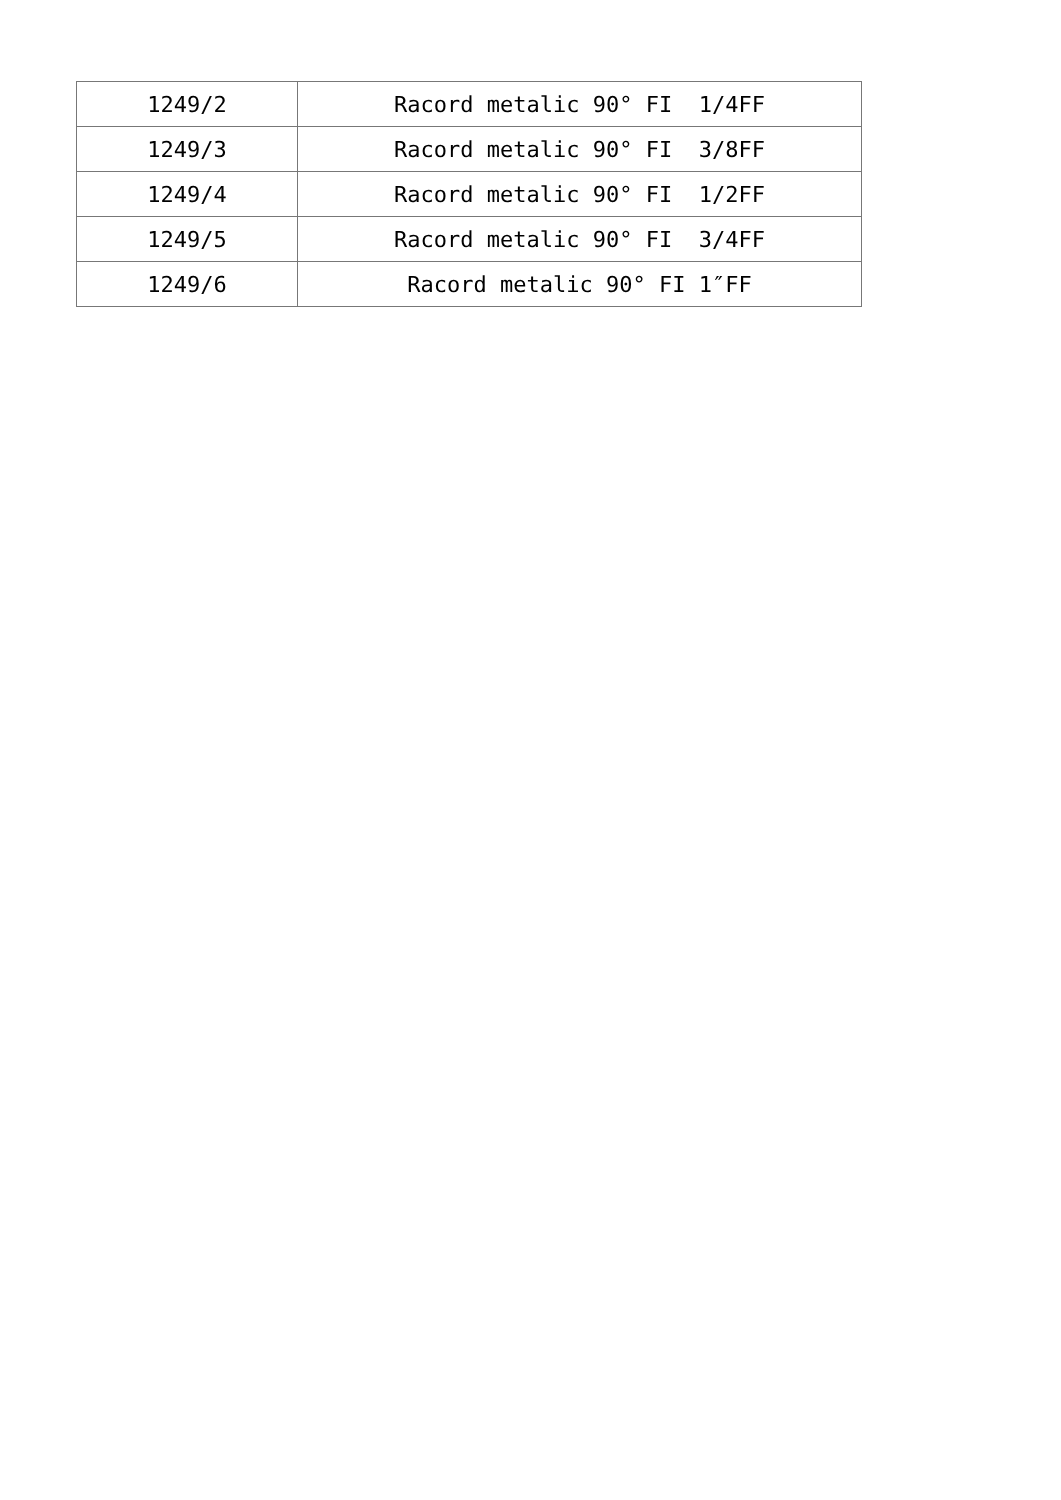| 1249/2 | Racord metalic 90° FI 1/4FF |
| 1249/3 | Racord metalic 90° FI 3/8FF |
| 1249/4 | Racord metalic 90° FI 1/2FF |
| 1249/5 | Racord metalic 90° FI 3/4FF |
| 1249/6 | Racord metalic 90° FI 1″FF |